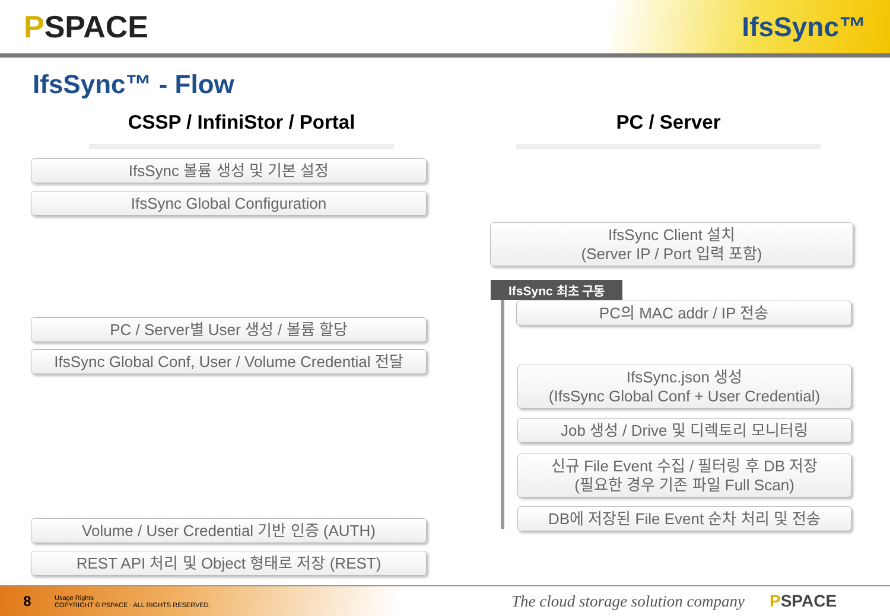PSPACE IfsSync™
IfsSync™ - Flow
CSSP / InfiniStor / Portal
IfsSync 볼륨 생성 및 기본 설정
IfsSync Global Configuration
PC / Server별 User 생성 / 볼륨 할당
IfsSync Global Conf, User / Volume Credential 전달
Volume / User Credential 기반 인증 (AUTH)
REST API 처리 및 Object 형태로 저장 (REST)
PC / Server
IfsSync Client 설치
(Server IP / Port 입력 포함)
IfsSync 최초 구동
PC의 MAC addr / IP 전송
IfsSync.json 생성
(IfsSync Global Conf + User Credential)
Job 생성 / Drive 및 디렉토리 모니터링
신규 File Event 수집 / 필터링 후 DB 저장
(필요한 경우 기존 파일 Full Scan)
DB에 저장된 File Event 순차 처리 및 전송
8
Usage Rights
COPYRIGHT © PSPACE · ALL RIGHTS RESERVED.
The cloud storage solution company
PSPACE